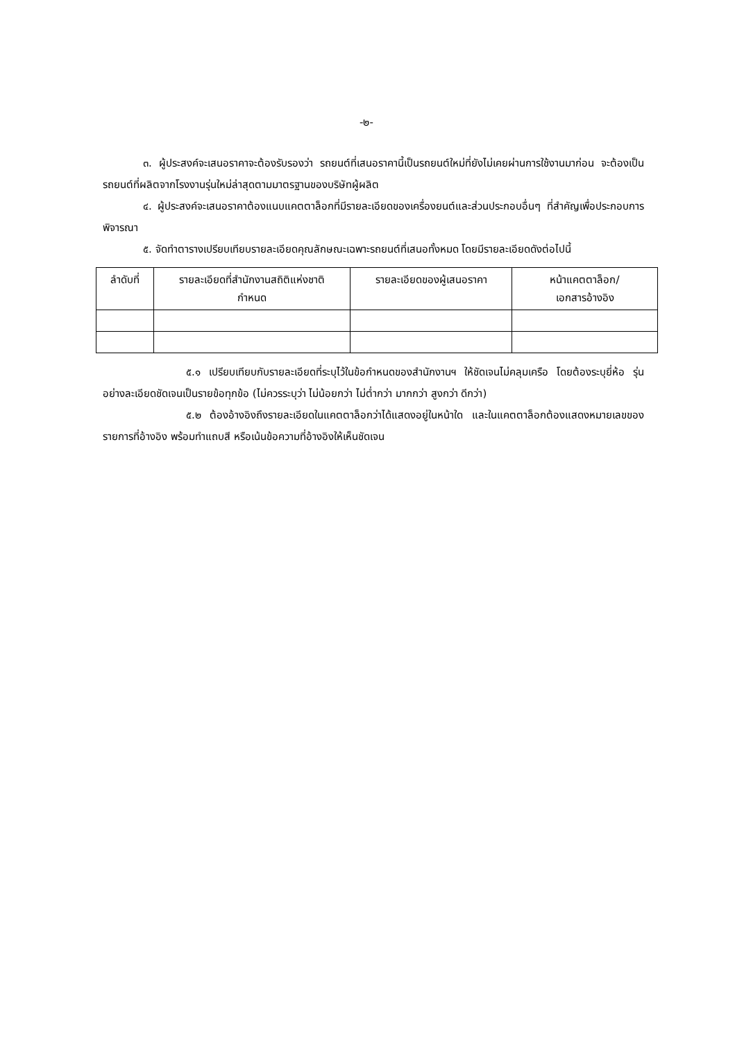-๒-
๓. ผู้ประสงค์จะเสนอราคาจะต้องรับรองว่า รถยนต์ที่เสนอราคานี้เป็นรถยนต์ใหม่ที่ยังไม่เคยผ่านการใช้งานมาก่อน จะต้องเป็นรถยนต์ที่ผลิตจากโรงงานรุ่นใหม่ล่าสุดตามมาตรฐานของบริษัทผู้ผลิต
๔. ผู้ประสงค์จะเสนอราคาต้องแนบแคตตาล็อกที่มีรายละเอียดของเครื่องยนต์และส่วนประกอบอื่นๆ ที่สำคัญเพื่อประกอบการพิจารณา
๕. จัดทำตารางเปรียบเทียบรายละเอียดคุณลักษณะเฉพาะรถยนต์ที่เสนอทั้งหมด โดยมีรายละเอียดดังต่อไปนี้
| ลำดับที่ | รายละเอียดที่สำนักงานสถิติแห่งชาติ กำหนด | รายละเอียดของผู้เสนอราคา | หน้าแคตตาล็อก/ เอกสารอ้างอิง |
| --- | --- | --- | --- |
๕.๑ เปรียบเทียบกับรายละเอียดที่ระบุไว้ในข้อกำหนดของสำนักงานฯ ให้ชัดเจนไม่คลุมเครือ โดยต้องระบุยี่ห้อ รุ่น อย่างละเอียดชัดเจนเป็นรายข้อทุกข้อ (ไม่ควรระบุว่า ไม่น้อยกว่า ไม่ต่ำกว่า มากกว่า สูงกว่า ดีกว่า)
๕.๒ ต้องอ้างอิงถึงรายละเอียดในแคตตาล็อกว่าได้แสดงอยู่ในหน้าใด และในแคตตาล็อกต้องแสดงหมายเลขของรายการที่อ้างอิง พร้อมทำแถบสี หรือเน้นข้อความที่อ้างอิงให้เห็นชัดเจน